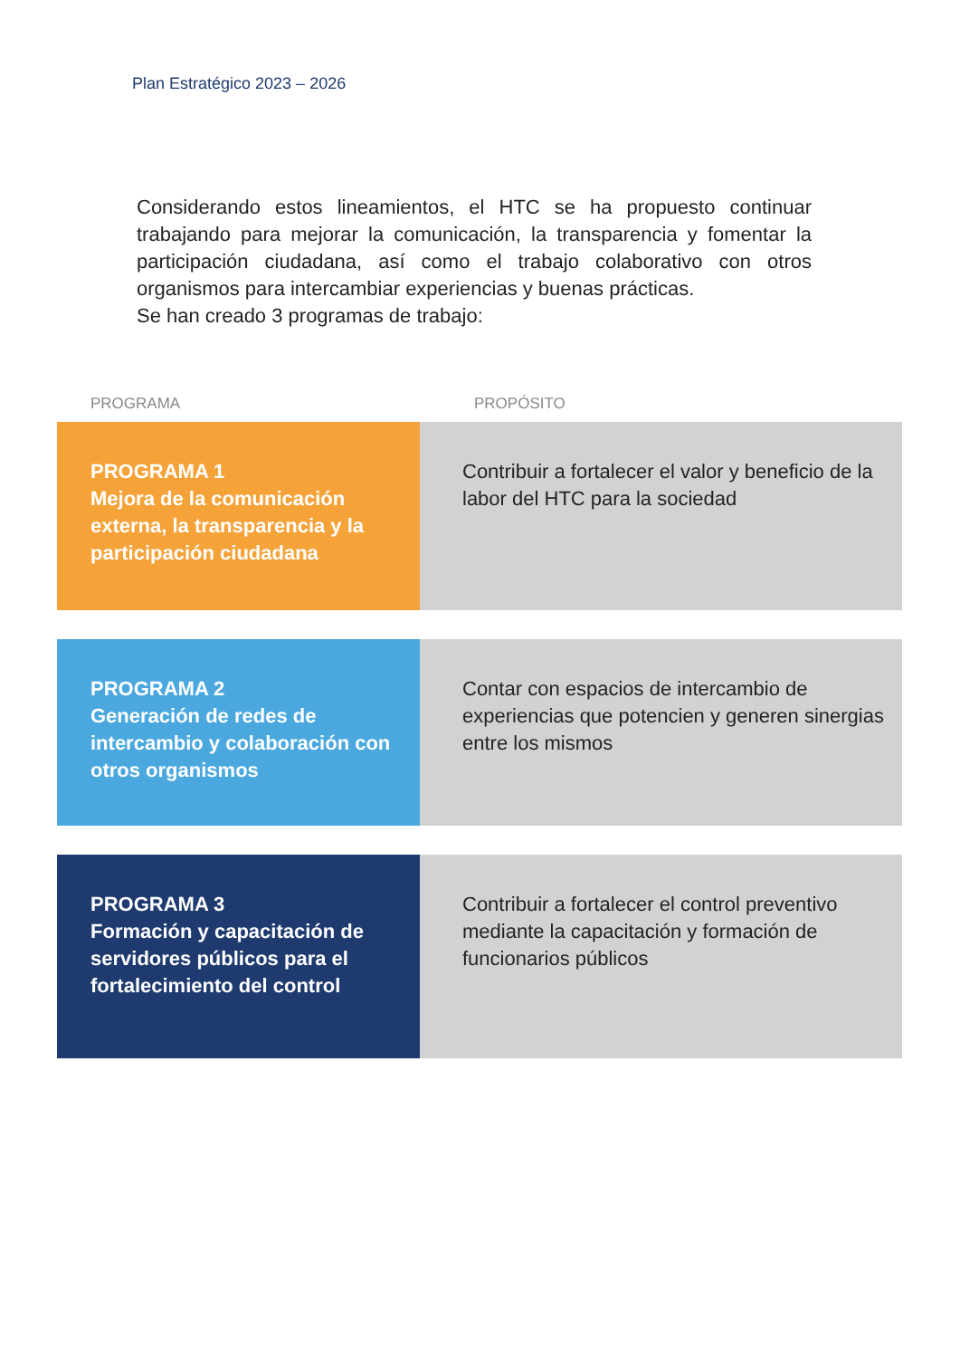Plan Estratégico 2023 – 2026
Considerando estos lineamientos, el HTC se ha propuesto continuar trabajando para mejorar la comunicación, la transparencia y fomentar la participación ciudadana, así como el trabajo colaborativo con otros organismos para intercambiar experiencias y buenas prácticas.
Se han creado 3 programas de trabajo:
| PROGRAMA | PROPÓSITO |
| --- | --- |
| PROGRAMA 1 Mejora de la comunicación externa, la transparencia y la participación ciudadana | Contribuir a fortalecer el valor y beneficio de la labor del HTC para la sociedad |
| PROGRAMA 2 Generación de redes de intercambio y colaboración con otros organismos | Contar con espacios de intercambio de experiencias que potencien y generen sinergias entre los mismos |
| PROGRAMA 3 Formación y capacitación de servidores públicos para el fortalecimiento del control | Contribuir a fortalecer el control preventivo mediante la capacitación y formación de funcionarios públicos |